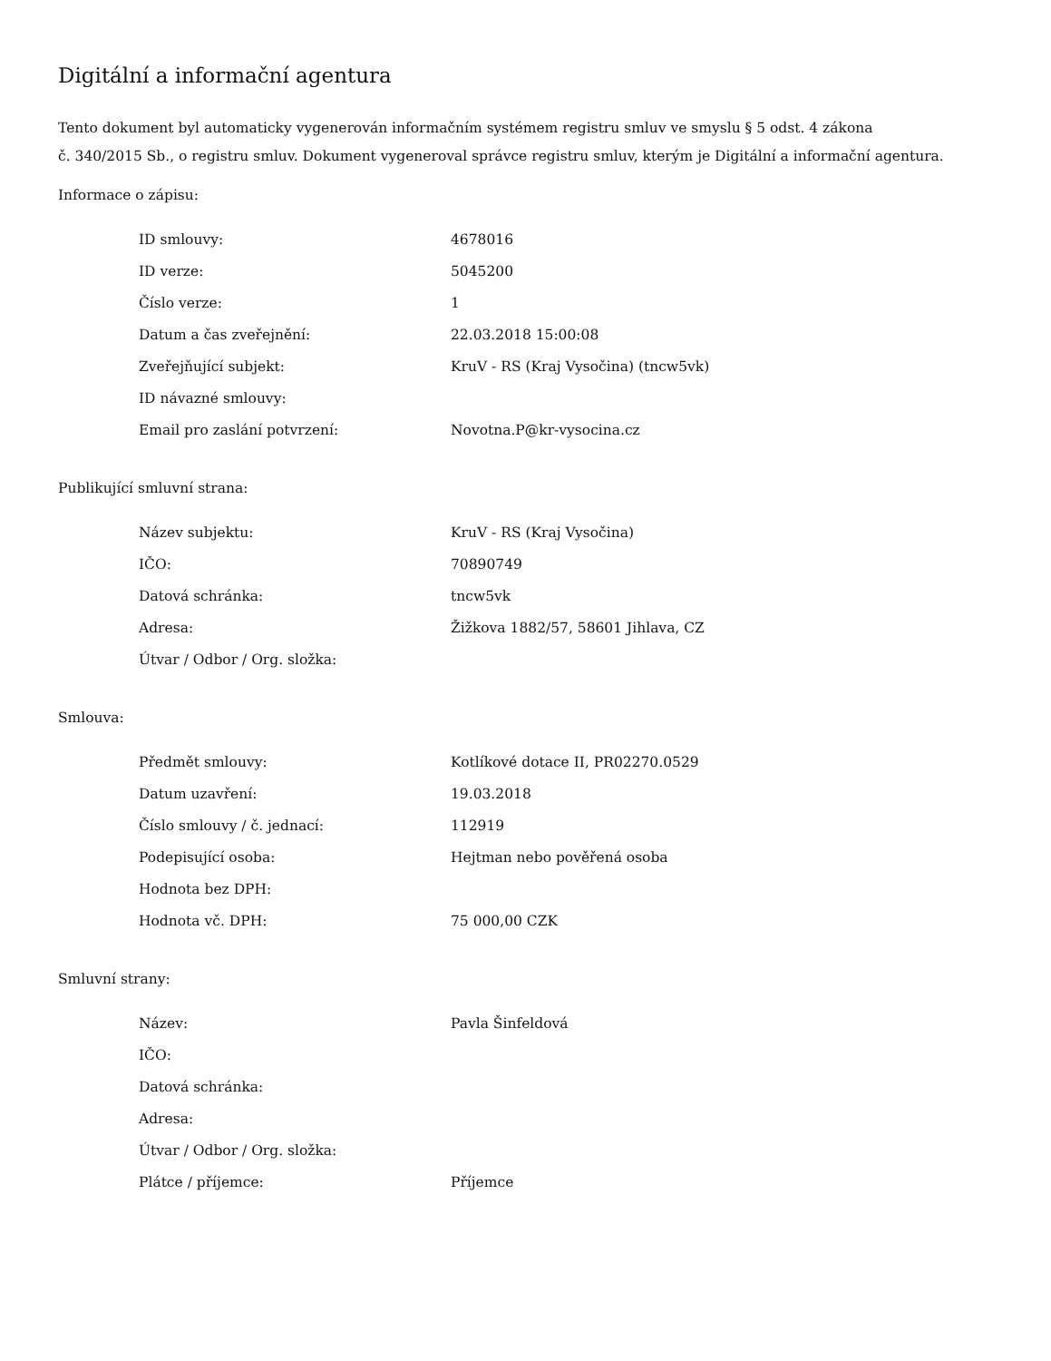Digitální a informační agentura
Tento dokument byl automaticky vygenerován informačním systémem registru smluv ve smyslu § 5 odst. 4 zákona
č. 340/2015 Sb., o registru smluv. Dokument vygeneroval správce registru smluv, kterým je Digitální a informační agentura.
Informace o zápisu:
| ID smlouvy: | 4678016 |
| ID verze: | 5045200 |
| Číslo verze: | 1 |
| Datum a čas zveřejnění: | 22.03.2018 15:00:08 |
| Zveřejňující subjekt: | KruV - RS (Kraj Vysočina) (tncw5vk) |
| ID návazné smlouvy: | |
| Email pro zaslání potvrzení: | Novotna.P@kr-vysocina.cz |
Publikující smluvní strana:
| Název subjektu: | KruV - RS (Kraj Vysočina) |
| IČO: | 70890749 |
| Datová schránka: | tncw5vk |
| Adresa: | Žižkova 1882/57, 58601 Jihlava, CZ |
| Útvar / Odbor / Org. složka: | |
Smlouva:
| Předmět smlouvy: | Kotlíkové dotace II, PR02270.0529 |
| Datum uzavření: | 19.03.2018 |
| Číslo smlouvy / č. jednací: | 112919 |
| Podepisující osoba: | Hejtman nebo pověřená osoba |
| Hodnota bez DPH: | |
| Hodnota vč. DPH: | 75 000,00 CZK |
Smluvní strany:
| Název: | Pavla Šinfeldová |
| IČO: | |
| Datová schránka: | |
| Adresa: | |
| Útvar / Odbor / Org. složka: | |
| Plátce / příjemce: | Příjemce |